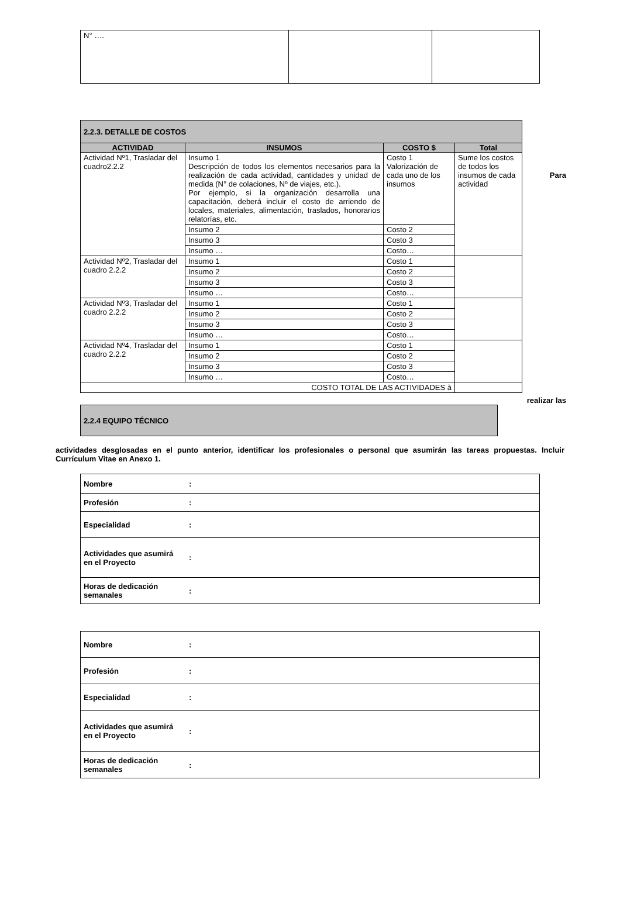| N° …. | | |
| 2.2.3. DETALLE DE COSTOS | | | |
| ACTIVIDAD | INSUMOS | COSTO $ | Total |
| Actividad Nº1, Trasladar del cuadro2.2.2 | Insumo 1 Descripción de todos los elementos necesarios para la realización de cada actividad, cantidades y unidad de medida (N° de colaciones, Nº de viajes, etc.). Por ejemplo, si la organización desarrolla una capacitación, deberá incluir el costo de arriendo de locales, materiales, alimentación, traslados, honorarios relatorías, etc. | Costo 1 Valorización de cada uno de los insumos | Sume los costos de todos los insumos de cada actividad |
| | Insumo 2 | Costo 2 | |
| | Insumo 3 | Costo 3 | |
| | Insumo … | Costo… | |
| Actividad Nº2, Trasladar del cuadro 2.2.2 | Insumo 1 | Costo 1 | |
| | Insumo 2 | Costo 2 | |
| | Insumo 3 | Costo 3 | |
| | Insumo … | Costo… | |
| Actividad Nº3, Trasladar del cuadro 2.2.2 | Insumo 1 | Costo 1 | |
| | Insumo 2 | Costo 2 | |
| | Insumo 3 | Costo 3 | |
| | Insumo … | Costo… | |
| Actividad Nº4, Trasladar del cuadro 2.2.2 | Insumo 1 | Costo 1 | |
| | Insumo 2 | Costo 2 | |
| | Insumo 3 | Costo 3 | |
| | Insumo … | Costo… | |
| COSTO TOTAL DE LAS ACTIVIDADES à | | | |
Para
realizar las
| 2.2.4 EQUIPO TÉCNICO |
actividades desglosadas en el punto anterior, identificar los profesionales o personal que asumirán las tareas propuestas. Incluir Currículum Vitae en Anexo 1.
| Nombre | : |
| Profesión | : |
| Especialidad | : |
| Actividades que asumirá en el Proyecto | : |
| Horas de dedicación semanales | : |
| Nombre | : |
| Profesión | : |
| Especialidad | : |
| Actividades que asumirá en el Proyecto | : |
| Horas de dedicación semanales | : |